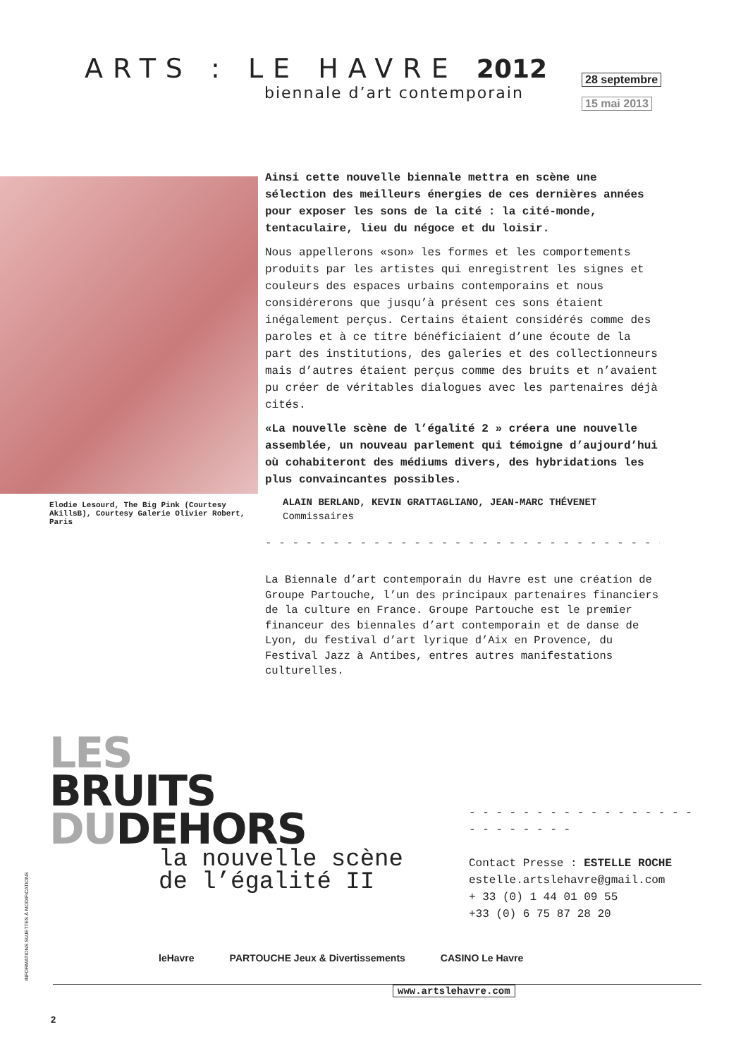ARTS : LE HAVRE 2012
biennale d’art contemporain
28 septembre
15 mai 2013
Elodie Lesourd, The Big Pink (Courtesy AkillsB), Courtesy Galerie Olivier Robert, Paris
Ainsi cette nouvelle biennale mettra en scène une sélection des meilleurs énergies de ces dernières années pour exposer les sons de la cité : la cité-monde, tentaculaire, lieu du négoce et du loisir.
Nous appellerons «son» les formes et les comportements produits par les artistes qui enregistrent les signes et couleurs des espaces urbains contemporains et nous considérerons que jusqu’à présent ces sons étaient inégalement perçus. Certains étaient considérés comme des paroles et à ce titre bénéficiaient d’une écoute de la part des institutions, des galeries et des collectionneurs mais d’autres étaient perçus comme des bruits et n’avaient pu créer de véritables dialogues avec les partenaires déjà cités.
«La nouvelle scène de l’égalité 2 » créera une nouvelle assemblée, un nouveau parlement qui témoigne d’aujourd’hui où cohabiteront des médiums divers, des hybridations les plus convaincantes possibles.
ALAIN BERLAND, KEVIN GRATTAGLIANO, JEAN-MARC THÉVENET
Commissaires
- - - - - - - - - - - - - - - - - - - - - - - - - - - - - - - - - - - - - - - - - - - - - - - -
La Biennale d’art contemporain du Havre est une création de Groupe Partouche, l’un des principaux partenaires financiers de la culture en France. Groupe Partouche est le premier financeur des biennales d’art contemporain et de danse de Lyon, du festival d’art lyrique d’Aix en Provence, du Festival Jazz à Antibes, entres autres manifestations culturelles.
LES
BRUITS
DUDEHORS
la nouvelle scène
de l’égalité II
- - - - - - - - - - - - - - - - - - - - - - - - -
Contact Presse : ESTELLE ROCHE
estelle.artslehavre@gmail.com
+ 33 (0) 1 44 01 09 55
+33 (0) 6 75 87 28 20
INFORMATIONS SUJETTES À MODIFICATIONS
leHavre PARTOUCHE Jeux & Divertissements CASINO Le Havre
www.artslehavre.com
2